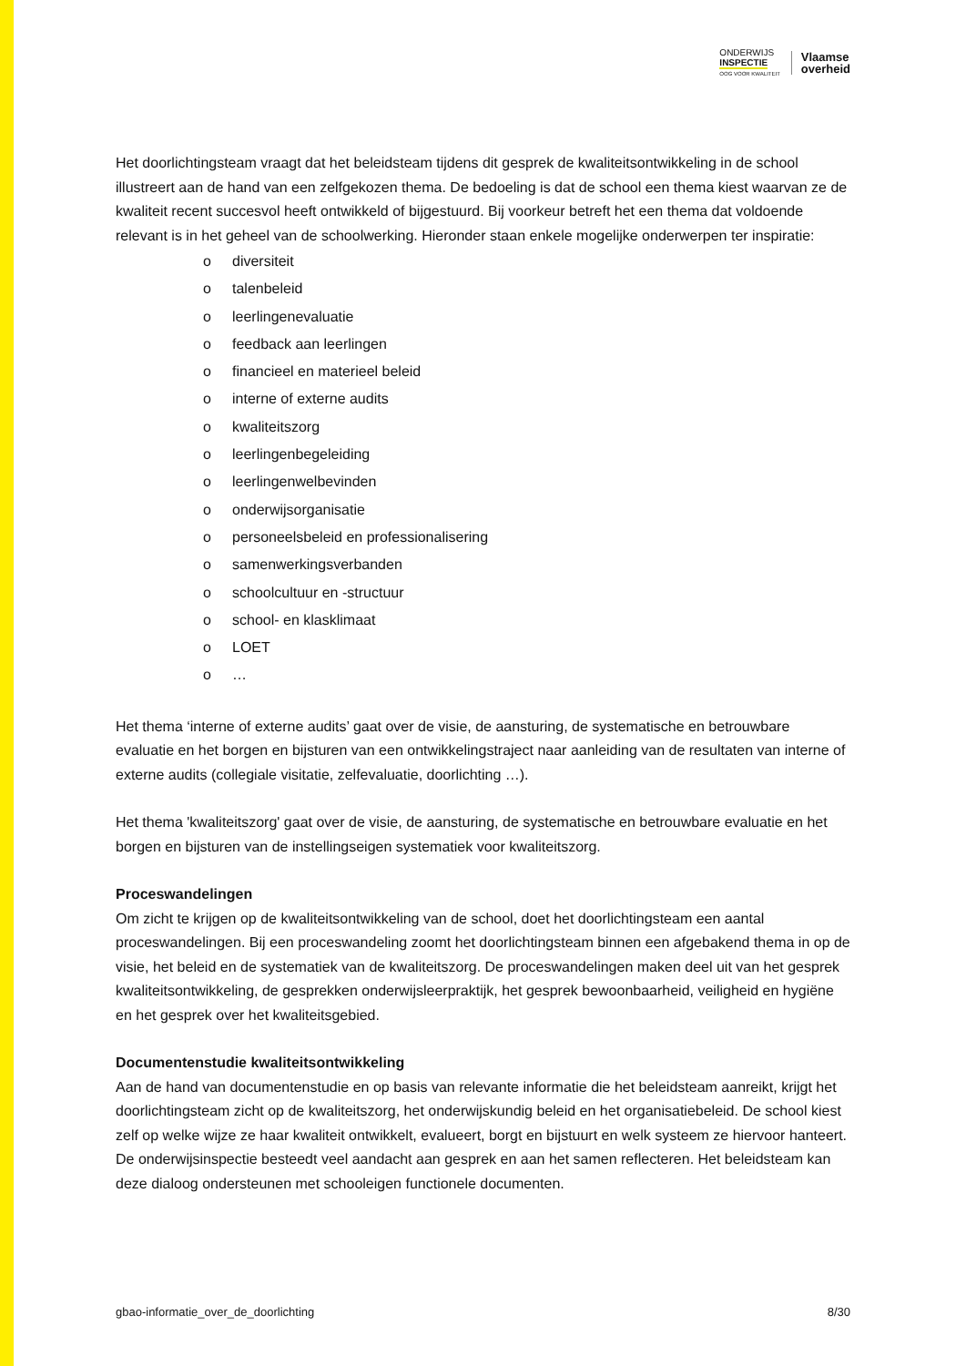ONDERWIJS
INSPECTIE
OOG VOOR KWALITEIT
Vlaamse
overheid
Het doorlichtingsteam vraagt dat het beleidsteam tijdens dit gesprek de kwaliteitsontwikkeling in de school illustreert aan de hand van een zelfgekozen thema. De bedoeling is dat de school een thema kiest waarvan ze de kwaliteit recent succesvol heeft ontwikkeld of bijgestuurd. Bij voorkeur betreft het een thema dat voldoende relevant is in het geheel van de schoolwerking. Hieronder staan enkele mogelijke onderwerpen ter inspiratie:
o diversiteit
o talenbeleid
o leerlingenevaluatie
o feedback aan leerlingen
o financieel en materieel beleid
o interne of externe audits
o kwaliteitszorg
o leerlingenbegeleiding
o leerlingenwelbevinden
o onderwijsorganisatie
o personeelsbeleid en professionalisering
o samenwerkingsverbanden
o schoolcultuur en -structuur
o school- en klasklimaat
o LOET
o …
Het thema ‘interne of externe audits’ gaat over de visie, de aansturing, de systematische en betrouwbare evaluatie en het borgen en bijsturen van een ontwikkelingstraject naar aanleiding van de resultaten van interne of externe audits (collegiale visitatie, zelfevaluatie, doorlichting …).
Het thema 'kwaliteitszorg' gaat over de visie, de aansturing, de systematische en betrouwbare evaluatie en het borgen en bijsturen van de instellingseigen systematiek voor kwaliteitszorg.
Proceswandelingen
Om zicht te krijgen op de kwaliteitsontwikkeling van de school, doet het doorlichtingsteam een aantal proceswandelingen. Bij een proceswandeling zoomt het doorlichtingsteam binnen een afgebakend thema in op de visie, het beleid en de systematiek van de kwaliteitszorg. De proceswandelingen maken deel uit van het gesprek kwaliteitsontwikkeling, de gesprekken onderwijsleerpraktijk, het gesprek bewoonbaarheid, veiligheid en hygiëne en het gesprek over het kwaliteitsgebied.
Documentenstudie kwaliteitsontwikkeling
Aan de hand van documentenstudie en op basis van relevante informatie die het beleidsteam aanreikt, krijgt het doorlichtingsteam zicht op de kwaliteitszorg, het onderwijskundig beleid en het organisatiebeleid. De school kiest zelf op welke wijze ze haar kwaliteit ontwikkelt, evalueert, borgt en bijstuurt en welk systeem ze hiervoor hanteert. De onderwijsinspectie besteedt veel aandacht aan gesprek en aan het samen reflecteren. Het beleidsteam kan deze dialoog ondersteunen met schooleigen functionele documenten.
gbao-informatie_over_de_doorlichting 8/30